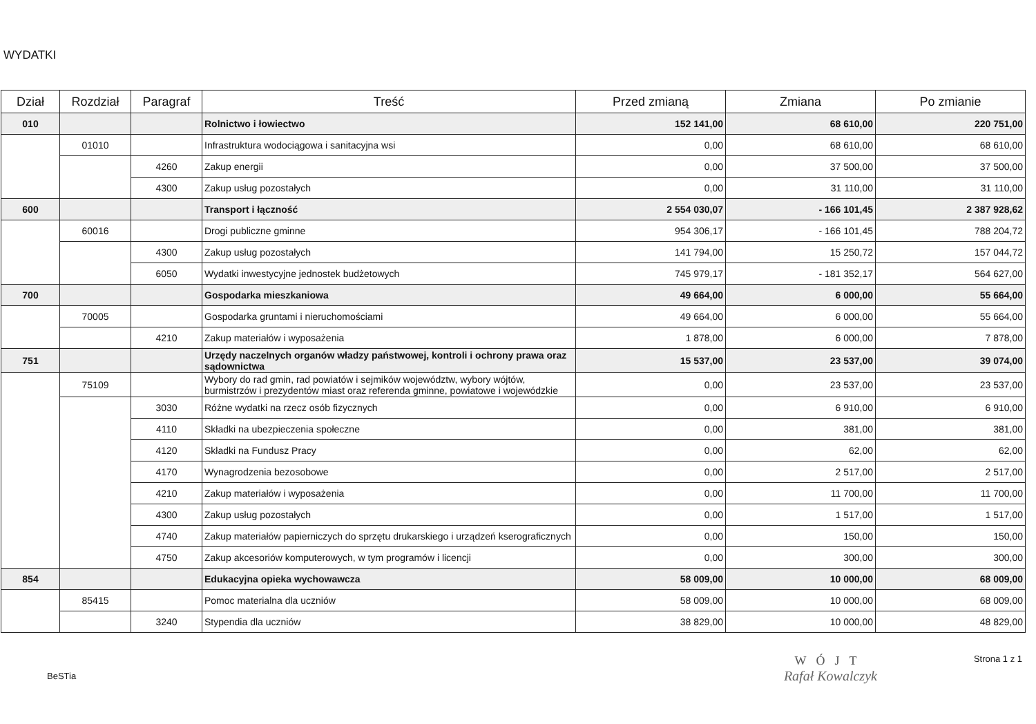WYDATKI
| Dział | Rozdział | Paragraf | Treść | Przed zmianą | Zmiana | Po zmianie |
| --- | --- | --- | --- | --- | --- | --- |
| 010 | | | Rolnictwo i łowiectwo | 152 141,00 | 68 610,00 | 220 751,00 |
| | 01010 | | Infrastruktura wodociągowa i sanitacyjna wsi | 0,00 | 68 610,00 | 68 610,00 |
| | | 4260 | Zakup energii | 0,00 | 37 500,00 | 37 500,00 |
| | | 4300 | Zakup usług pozostałych | 0,00 | 31 110,00 | 31 110,00 |
| 600 | | | Transport i łączność | 2 554 030,07 | - 166 101,45 | 2 387 928,62 |
| | 60016 | | Drogi publiczne gminne | 954 306,17 | - 166 101,45 | 788 204,72 |
| | | 4300 | Zakup usług pozostałych | 141 794,00 | 15 250,72 | 157 044,72 |
| | | 6050 | Wydatki inwestycyjne jednostek budżetowych | 745 979,17 | - 181 352,17 | 564 627,00 |
| 700 | | | Gospodarka mieszkaniowa | 49 664,00 | 6 000,00 | 55 664,00 |
| | 70005 | | Gospodarka gruntami i nieruchomościami | 49 664,00 | 6 000,00 | 55 664,00 |
| | | 4210 | Zakup materiałów i wyposażenia | 1 878,00 | 6 000,00 | 7 878,00 |
| 751 | | | Urzędy naczelnych organów władzy państwowej, kontroli i ochrony prawa oraz sądownictwa | 15 537,00 | 23 537,00 | 39 074,00 |
| | 75109 | | Wybory do rad gmin, rad powiatów i sejmików województw, wybory wójtów, burmistrzów i prezydentów miast oraz referenda gminne, powiatowe i wojewódzkie | 0,00 | 23 537,00 | 23 537,00 |
| | | 3030 | Różne wydatki na rzecz osób fizycznych | 0,00 | 6 910,00 | 6 910,00 |
| | | 4110 | Składki na ubezpieczenia społeczne | 0,00 | 381,00 | 381,00 |
| | | 4120 | Składki na Fundusz Pracy | 0,00 | 62,00 | 62,00 |
| | | 4170 | Wynagrodzenia bezosobowe | 0,00 | 2 517,00 | 2 517,00 |
| | | 4210 | Zakup materiałów i wyposażenia | 0,00 | 11 700,00 | 11 700,00 |
| | | 4300 | Zakup usług pozostałych | 0,00 | 1 517,00 | 1 517,00 |
| | | 4740 | Zakup materiałów papierniczych do sprzętu drukarskiego i urządzeń kserograficznych | 0,00 | 150,00 | 150,00 |
| | | 4750 | Zakup akcesoriów komputerowych, w tym programów i licencji | 0,00 | 300,00 | 300,00 |
| 854 | | | Edukacyjna opieka wychowawcza | 58 009,00 | 10 000,00 | 68 009,00 |
| | 85415 | | Pomoc materialna dla uczniów | 58 009,00 | 10 000,00 | 68 009,00 |
| | | 3240 | Stypendia dla uczniów | 38 829,00 | 10 000,00 | 48 829,00 |
BeSTia
WÓJT
Rafał Kowalczyk
Strona 1 z 1